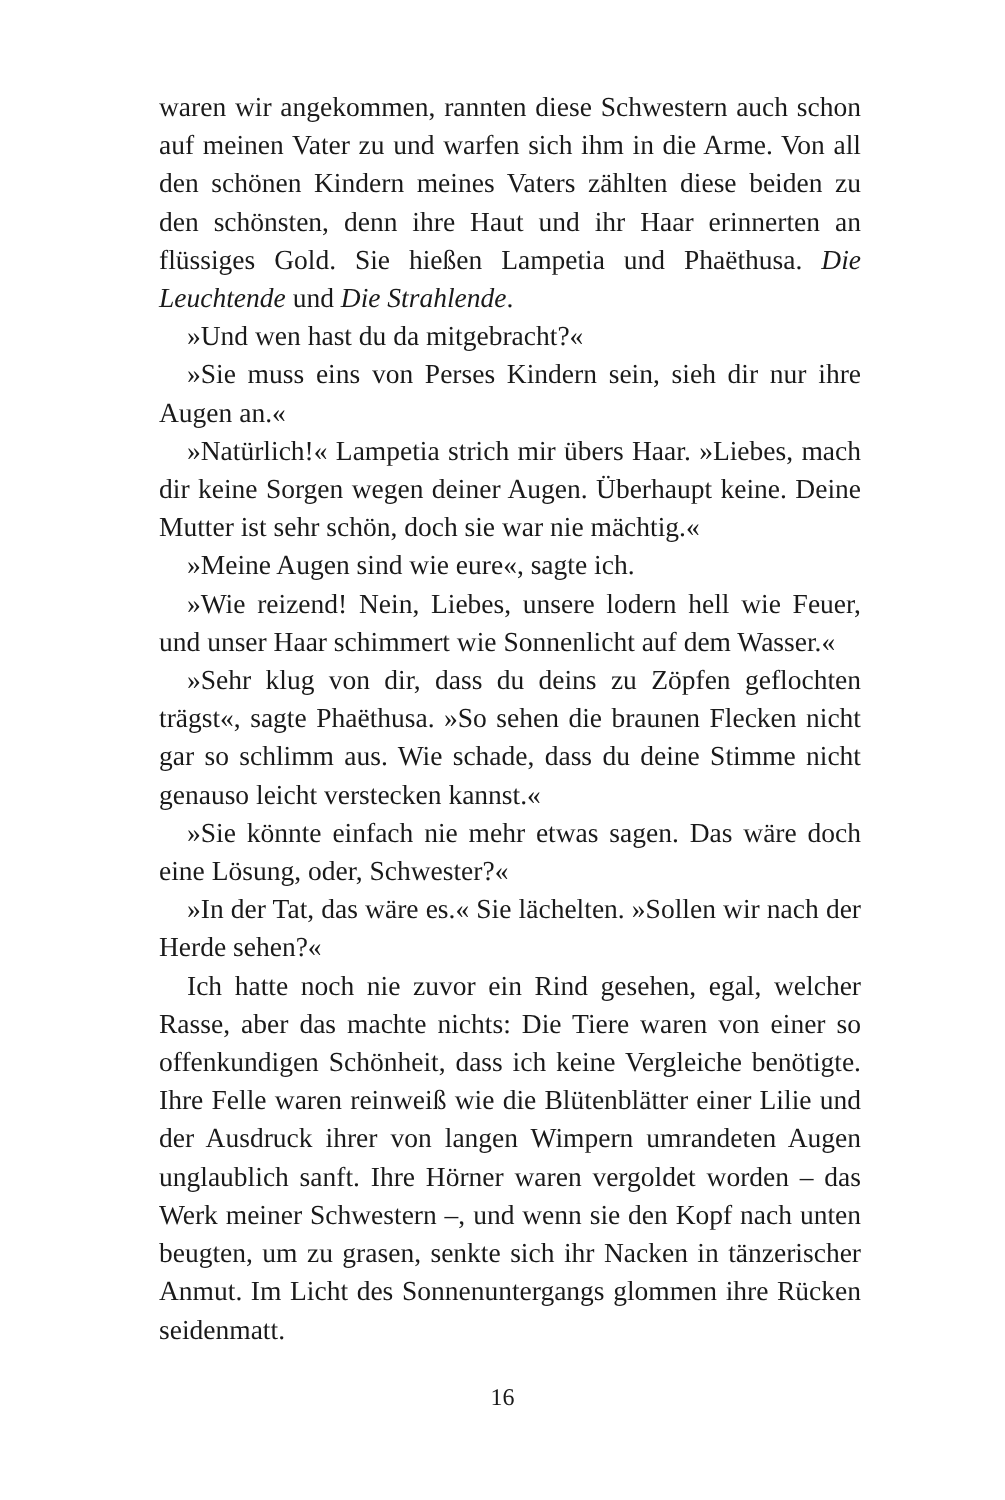waren wir angekommen, rannten diese Schwestern auch schon auf meinen Vater zu und warfen sich ihm in die Arme. Von all den schönen Kindern meines Vaters zählten diese beiden zu den schönsten, denn ihre Haut und ihr Haar erinnerten an flüssiges Gold. Sie hießen Lampetia und Phaëthusa. Die Leuchtende und Die Strahlende.
»Und wen hast du da mitgebracht?«
»Sie muss eins von Perses Kindern sein, sieh dir nur ihre Augen an.«
»Natürlich!« Lampetia strich mir übers Haar. »Liebes, mach dir keine Sorgen wegen deiner Augen. Überhaupt keine. Deine Mutter ist sehr schön, doch sie war nie mächtig.«
»Meine Augen sind wie eure«, sagte ich.
»Wie reizend! Nein, Liebes, unsere lodern hell wie Feuer, und unser Haar schimmert wie Sonnenlicht auf dem Wasser.«
»Sehr klug von dir, dass du deins zu Zöpfen geflochten trägst«, sagte Phaëthusa. »So sehen die braunen Flecken nicht gar so schlimm aus. Wie schade, dass du deine Stimme nicht genauso leicht verstecken kannst.«
»Sie könnte einfach nie mehr etwas sagen. Das wäre doch eine Lösung, oder, Schwester?«
»In der Tat, das wäre es.« Sie lächelten. »Sollen wir nach der Herde sehen?«
Ich hatte noch nie zuvor ein Rind gesehen, egal, welcher Rasse, aber das machte nichts: Die Tiere waren von einer so offenkundigen Schönheit, dass ich keine Vergleiche benötigte. Ihre Felle waren reinweiß wie die Blütenblätter einer Lilie und der Ausdruck ihrer von langen Wimpern umrandeten Augen unglaublich sanft. Ihre Hörner waren vergoldet worden – das Werk meiner Schwestern –, und wenn sie den Kopf nach unten beugten, um zu grasen, senkte sich ihr Nacken in tänzerischer Anmut. Im Licht des Sonnenuntergangs glommen ihre Rücken seidenmatt.
16